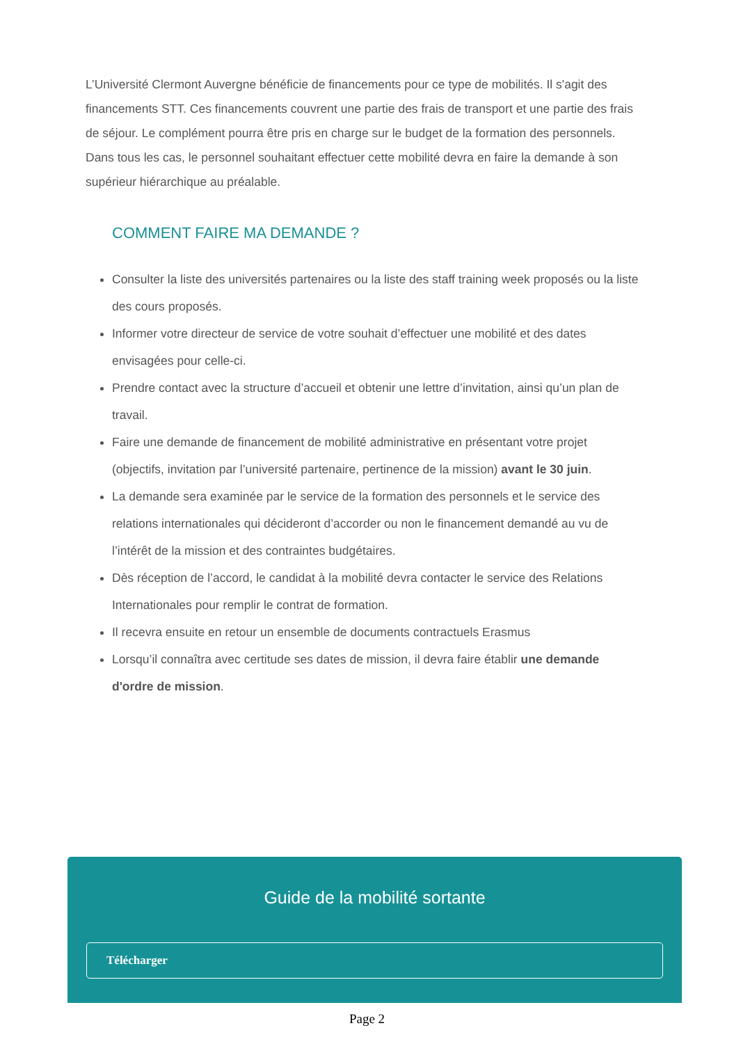L’Université Clermont Auvergne bénéficie de financements pour ce type de mobilités. Il s'agit des financements STT. Ces financements couvrent une partie des frais de transport et une partie des frais de séjour. Le complément pourra être pris en charge sur le budget de la formation des personnels. Dans tous les cas, le personnel souhaitant effectuer cette mobilité devra en faire la demande à son supérieur hiérarchique au préalable.
COMMENT FAIRE MA DEMANDE ?
Consulter la liste des universités partenaires ou la liste des staff training week proposés ou la liste des cours proposés.
Informer votre directeur de service de votre souhait d’effectuer une mobilité et des dates envisagées pour celle-ci.
Prendre contact avec la structure d’accueil et obtenir une lettre d’invitation, ainsi qu’un plan de travail.
Faire une demande de financement de mobilité administrative en présentant votre projet (objectifs, invitation par l’université partenaire, pertinence de la mission) avant le 30 juin.
La demande sera examinée par le service de la formation des personnels et le service des relations internationales qui décideront d’accorder ou non le financement demandé au vu de l’intérêt de la mission et des contraintes budgétaires.
Dès réception de l’accord, le candidat à la mobilité devra contacter le service des Relations Internationales pour remplir le contrat de formation.
Il recevra ensuite en retour un ensemble de documents contractuels Erasmus
Lorsqu’il connaîtra avec certitude ses dates de mission, il devra faire établir une demande d'ordre de mission.
Guide de la mobilité sortante
Télécharger
Page 2